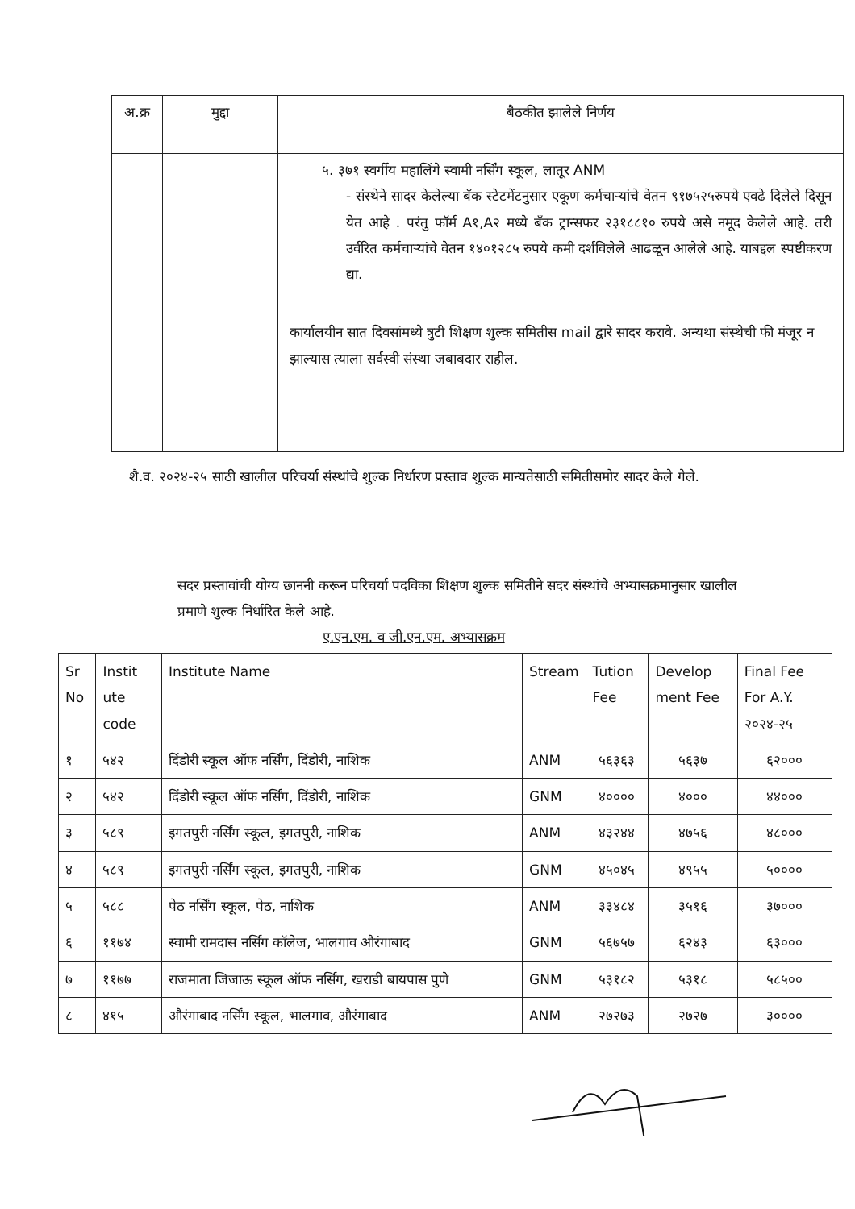| अ.क्र | मुद्दा | बैठकीत झालेले निर्णय |
| --- | --- | --- |
| | | ५. ३७१ स्वर्गीय महालिंगे स्वामी नर्सिंग स्कूल, लातूर ANM - संस्थेने सादर केलेल्या बँक स्टेटमेंटनुसार एकूण कर्मचाऱ्यांचे वेतन ९१७५२५रुपये एवढे दिलेले दिसून येत आहे . परंतु फॉर्म A१,A२ मध्ये बँक ट्रान्सफर २३१८८१० रुपये असे नमूद केलेले आहे. तरी उर्वरित कर्मचाऱ्यांचे वेतन १४०१२८५ रुपये कमी दर्शविलेले आढळून आलेले आहे. याबद्दल स्पष्टीकरण द्या. कार्यालयीन सात दिवसांमध्ये त्रुटी शिक्षण शुल्क समितीस mail द्वारे सादर करावे. अन्यथा संस्थेची फी मंजूर न झाल्यास त्याला सर्वस्वी संस्था जबाबदार राहील. |
शै.व. २०२४-२५ साठी खालील परिचर्या संस्थांचे शुल्क निर्धारण प्रस्ताव शुल्क मान्यतेसाठी समितीसमोर सादर केले गेले.
सदर प्रस्तावांची योग्य छाननी करून परिचर्या पदविका शिक्षण शुल्क समितीने सदर संस्थांचे अभ्यासक्रमानुसार खालील प्रमाणे शुल्क निर्धारित केले आहे.
ए.एन.एम. व जी.एन.एम. अभ्यासक्रम
| Sr No | Instit ute code | Institute Name | Stream | Tution Fee | Develop ment Fee | Final Fee For A.Y. २०२४-२५ |
| --- | --- | --- | --- | --- | --- | --- |
| १ | ५४२ | दिंडोरी स्कूल ऑफ नर्सिंग, दिंडोरी, नाशिक | ANM | ५६३६३ | ५६३७ | ६२००० |
| २ | ५४२ | दिंडोरी स्कूल ऑफ नर्सिंग, दिंडोरी, नाशिक | GNM | ४०००० | ४००० | ४४००० |
| ३ | ५८९ | इगतपुरी नर्सिंग स्कूल, इगतपुरी, नाशिक | ANM | ४३२४४ | ४७५६ | ४८००० |
| ४ | ५८९ | इगतपुरी नर्सिंग स्कूल, इगतपुरी, नाशिक | GNM | ४५०४५ | ४९५५ | ५०००० |
| ५ | ५८८ | पेठ नर्सिंग स्कूल, पेठ, नाशिक | ANM | ३३४८४ | ३५१६ | ३७००० |
| ६ | ११७४ | स्वामी रामदास नर्सिंग कॉलेज, भालगाव औरंगाबाद | GNM | ५६७५७ | ६२४३ | ६३००० |
| ७ | ११७७ | राजमाता जिजाऊ स्कूल ऑफ नर्सिंग, खराडी बायपास पुणे | GNM | ५३१८२ | ५३१८ | ५८५०० |
| ८ | ४१५ | औरंगाबाद नर्सिंग स्कूल, भालगाव, औरंगाबाद | ANM | २७२७३ | २७२७ | ३०००० |